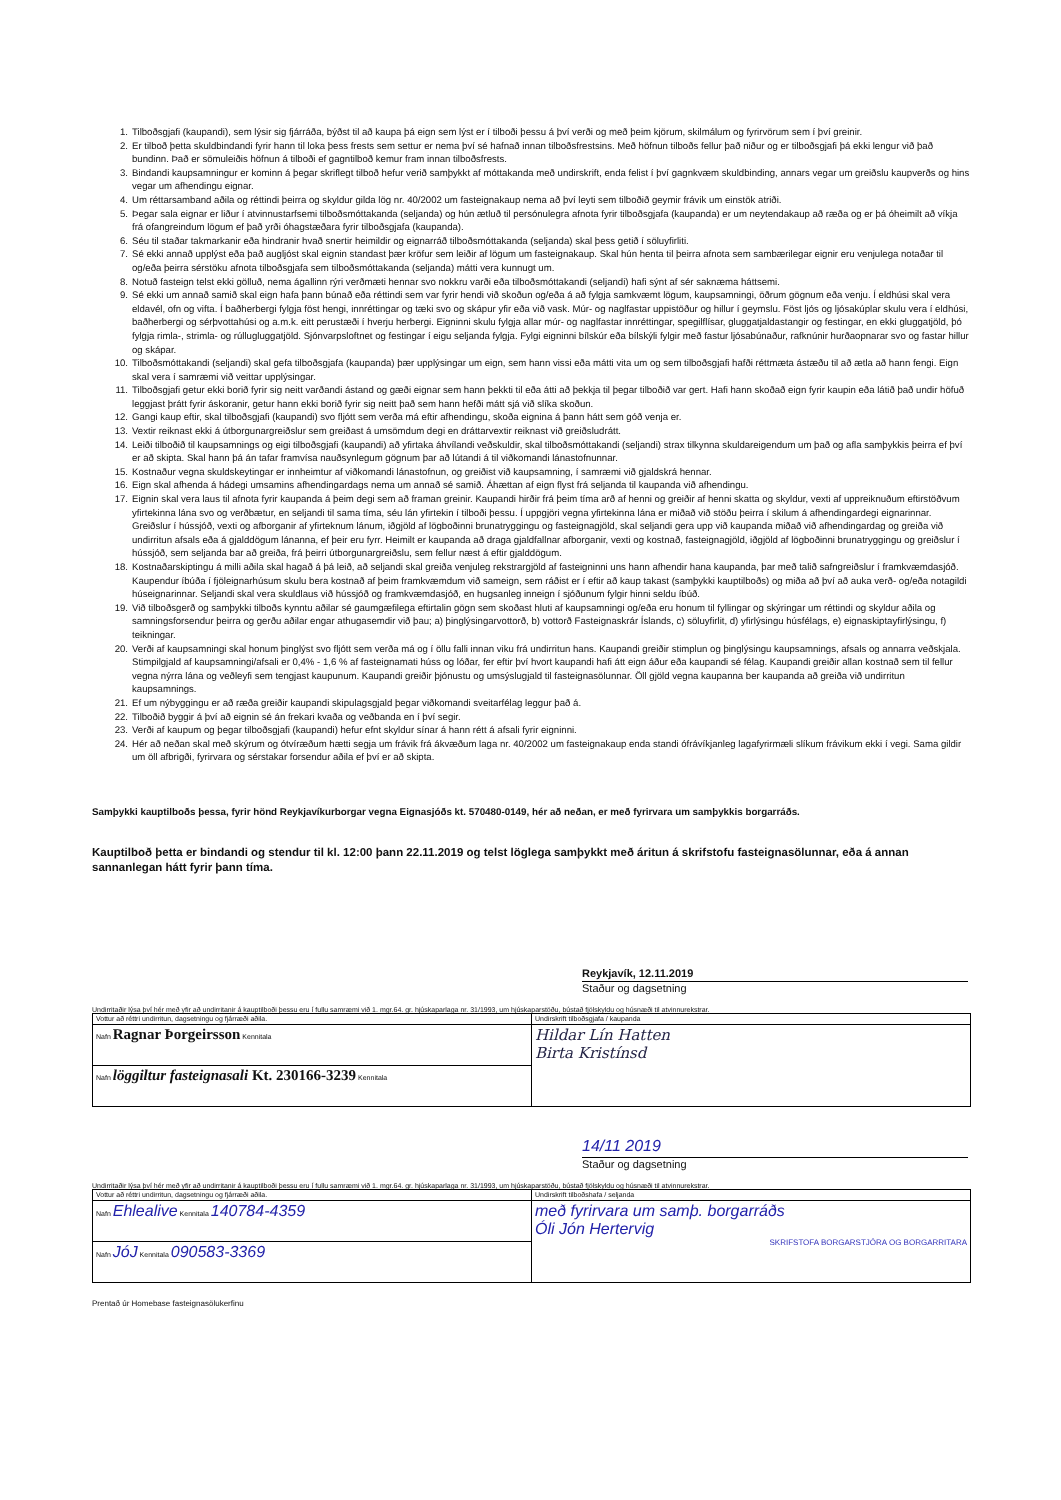1. Tilboðsgjafi (kaupandi), sem lýsir sig fjárráða, býðst til að kaupa þá eign sem lýst er í tilboði þessu á því verði og með þeim kjörum, skilmálum og fyrirvörum sem í því greinir.
2. Er tilboð þetta skuldbindandi fyrir hann til loka þess frests sem settur er nema því sé hafnað innan tilboðsfrestsins. Með höfnun tilboðs fellur það niður og er tilboðsgjafi þá ekki lengur við það bundinn. Það er sömuleiðis höfnun á tilboði ef gagntilboð kemur fram innan tilboðsfrests.
3. Bindandi kaupsamningur er kominn á þegar skriflegt tilboð hefur verið samþykkt af móttakanda með undirskrift, enda felist í því gagnkvæm skuldbinding, annars vegar um greiðslu kaupverðs og hins vegar um afhendingu eignar.
4. Um réttarsamband aðila og réttindi þeirra og skyldur gilda lög nr. 40/2002 um fasteignakaup nema að því leyti sem tilboðið geymir frávik um einstök atriði.
5. Þegar sala eignar er liður í atvinnustarfsemi tilboðsmóttakanda (seljanda) og hún ætluð til persónulegra afnota fyrir tilboðsgjafa (kaupanda) er um neytendakaup að ræða og er þá óheimilt að víkja frá ofangreindum lögum ef það yrði óhagstæðara fyrir tilboðsgjafa (kaupanda).
6. Séu til staðar takmarkanir eða hindranir hvað snertir heimildir og eignarráð tilboðsmóttakanda (seljanda) skal þess getið í söluyfirliti.
7. Sé ekki annað upplýst eða það augljóst skal eignin standast þær kröfur sem leiðir af lögum um fasteignakaup. Skal hún henta til þeirra afnota sem sambærilegar eignir eru venjulega notaðar til og/eða þeirra sérstöku afnota tilboðsgjafa sem tilboðsmóttakanda (seljanda) mátti vera kunnugt um.
8. Notuð fasteign telst ekki gölluð, nema ágallinn rýri verðmæti hennar svo nokkru varði eða tilboðsmóttakandi (seljandi) hafi sýnt af sér saknæma háttsemi.
9. Sé ekki um annað samið skal eign hafa þann búnað eða réttindi sem var fyrir hendi við skoðun og/eða á að fylgja samkvæmt lögum, kaupsamningi, öðrum gögnum eða venju. Í eldhúsi skal vera eldavél, ofn og vifta. Í baðherbergi fylgja föst hengi, innréttingar og tæki svo og skápur yfir eða við vask. Múr- og naglfastar uppistöður og hillur í geymslu. Föst ljós og ljósakúplar skulu vera í eldhúsi, baðherbergi og sérþvottahúsi og a.m.k. eitt perustæði í hverju herbergi. Eigninni skulu fylgja allar múr- og naglfastar innréttingar, spegilflísar, gluggatjaldastangir og festingar, en ekki gluggatjöld, þó fylgja rimla-, strimla- og rúllugluggatjöld. Sjónvarpsloftnet og festingar í eigu seljanda fylgja. Fylgi eigninni bílskúr eða bílskýli fylgir með fastur ljósabúnaður, rafknúnir hurðaopnarar svo og fastar hillur og skápar.
10. Tilboðsmóttakandi (seljandi) skal gefa tilboðsgjafa (kaupanda) þær upplýsingar um eign, sem hann vissi eða mátti vita um og sem tilboðsgjafi hafði réttmæta ástæðu til að ætla að hann fengi. Eign skal vera í samræmi við veittar upplýsingar.
11. Tilboðsgjafi getur ekki borið fyrir sig neitt varðandi ástand og gæði eignar sem hann þekkti til eða átti að þekkja til þegar tilboðið var gert. Hafi hann skoðað eign fyrir kaupin eða látið það undir höfuð leggjast þrátt fyrir áskoranir, getur hann ekki borið fyrir sig neitt það sem hann hefði mátt sjá við slíka skoðun.
12. Gangi kaup eftir, skal tilboðsgjafi (kaupandi) svo fljótt sem verða má eftir afhendingu, skoða eignina á þann hátt sem góð venja er.
13. Vextir reiknast ekki á útborgunargreiðslur sem greiðast á umsömdum degi en dráttarvextir reiknast við greiðsludrátt.
14. Leiði tilboðið til kaupsamnings og eigi tilboðsgjafi (kaupandi) að yfirtaka áhvílandi veðskuldir, skal tilboðsmóttakandi (seljandi) strax tilkynna skuldareigendum um það og afla samþykkis þeirra ef því er að skipta. Skal hann þá án tafar framvísa nauðsynlegum gögnum þar að lútandi á til viðkomandi lánastofnunnar.
15. Kostnaður vegna skuldskeytingar er innheimtur af viðkomandi lánastofnun, og greiðist við kaupsamning, í samræmi við gjaldskrá hennar.
16. Eign skal afhenda á hádegi umsamins afhendingardags nema um annað sé samið. Áhættan af eign flyst frá seljanda til kaupanda við afhendingu.
17. Eignin skal vera laus til afnota fyrir kaupanda á þeim degi sem að framan greinir. Kaupandi hirðir frá þeim tíma arð af henni og greiðir af henni skatta og skyldur, vexti af uppreiknuðum eftirstöðvum yfirtekinna lána svo og verðbætur, en seljandi til sama tíma, séu lán yfirtekin í tilboði þessu. Í uppgjöri vegna yfirtekinna lána er miðað við stöðu þeirra í skilum á afhendingardegi eignarinnar. Greiðslur í hússjóð, vexti og afborganir af yfirteknum lánum, iðgjöld af lögboðinni brunatryggingu og fasteignagjöld, skal seljandi gera upp við kaupanda miðað við afhendingardag og greiða við undirritun afsals eða á gjalddögum lánanna, ef þeir eru fyrr. Heimilt er kaupanda að draga gjaldfallnar afborganir, vexti og kostnað, fasteignagjöld, iðgjöld af lögboðinni brunatryggingu og greiðslur í hússjóð, sem seljanda bar að greiða, frá þeirri útborgunargreiðslu, sem fellur næst á eftir gjalddögum.
18. Kostnaðarskiptingu á milli aðila skal hagað á þá leið, að seljandi skal greiða venjuleg rekstrargjöld af fasteigninni uns hann afhendir hana kaupanda, þar með talið safngreiðslur í framkvæmdasjóð. Kaupendur íbúða í fjöleignarhúsum skulu bera kostnað af þeim framkvæmdum við sameign, sem ráðist er í eftir að kaup takast (samþykki kauptilboðs) og miða að því að auka verð- og/eða notagildi húseignarinnar. Seljandi skal vera skuldlaus við hússjóð og framkvæmdasjóð, en hugsanleg inneign í sjóðunum fylgir hinni seldu íbúð.
19. Við tilboðsgerð og samþykki tilboðs kynntu aðilar sé gaumgæfilega eftirtalin gögn sem skoðast hluti af kaupsamningi og/eða eru honum til fyllingar og skýringar um réttindi og skyldur aðila og samningsforsendur þeirra og gerðu aðilar engar athugasemdir við þau; a) þinglýsingarvottorð, b) vottorð Fasteignaskrár Íslands, c) söluyfirlit, d) yfirlýsingu húsfélags, e) eignaskiptayfirlýsingu, f) teikningar.
20. Verði af kaupsamningi skal honum þinglýst svo fljótt sem verða má og í öllu falli innan viku frá undirritun hans. Kaupandi greiðir stimplun og þinglýsingu kaupsamnings, afsals og annarra veðskjala. Stimpilgjald af kaupsamningi/afsali er 0,4% - 1,6 % af fasteignamati húss og lóðar, fer eftir því hvort kaupandi hafi átt eign áður eða kaupandi sé félag. Kaupandi greiðir allan kostnað sem til fellur vegna nýrra lána og veðleyfi sem tengjast kaupunum. Kaupandi greiðir þjónustu og umsýslugjald til fasteignasölunnar. Öll gjöld vegna kaupanna ber kaupanda að greiða við undirritun kaupsamnings.
21. Ef um nýbyggingu er að ræða greiðir kaupandi skipulagsgjald þegar viðkomandi sveitarfélag leggur það á.
22. Tilboðið byggir á því að eignin sé án frekari kvaða og veðbanda en í því segir.
23. Verði af kaupum og þegar tilboðsgjafi (kaupandi) hefur efnt skyldur sínar á hann rétt á afsali fyrir eigninni.
24. Hér að neðan skal með skýrum og ótvíræðum hætti segja um frávik frá ákvæðum laga nr. 40/2002 um fasteignakaup enda standi ófrávíkjanleg lagafyrirmæli slíkum frávikum ekki í vegi. Sama gildir um öll afbrigði, fyrirvara og sérstakar forsendur aðila ef því er að skipta.
Samþykki kauptilboðs þessa, fyrir hönd Reykjavíkurborgar vegna Eignasjóðs kt. 570480-0149, hér að neðan, er með fyrirvara um samþykkis borgarráðs.
Kauptilboð þetta er bindandi og stendur til kl. 12:00 þann 22.11.2019 og telst löglega samþykkt með áritun á skrifstofu fasteignasölunnar, eða á annan sannanlegan hátt fyrir þann tíma.
Reykjavík, 12.11.2019
Staður og dagsetning
Undirritaðir lýsa því hér með yfir að undirritanir á kauptilboði þessu eru í fullu samræmi við 1. mgr.64. gr. hjúskaparlaga nr. 31/1993, um hjúskaparstöðu, bústað fjölskyldu og húsnæði til atvinnurekstrar.
| Vottur að réttri undirritun, dagsetningu og fjárræði aðila. | Undirskrift tilboðsgjafa / kaupanda |
| Nafn Ragnar Þorgeirsson Kennitala | Hildar Lín Hatten Birta Kristínsd |
| Nafn löggiltur fasteignasali Kt. 230166-3239 Kennitala | |
14/11 2019
Staður og dagsetning
Undirritaðir lýsa því hér með yfir að undirritanir á kauptilboði þessu eru í fullu samræmi við 1. mgr.64. gr. hjúskaparlaga nr. 31/1993, um hjúskaparstöðu, bústað fjölskyldu og húsnæði til atvinnurekstrar.
| Vottur að réttri undirritun, dagsetningu og fjárræði aðila. | Undirskrift tilboðshafa / seljanda |
| Nafn Ehlealive Kennitala 140784-4359 | með fyrirvara um samþ. borgarráðs Óli Jón Hertervig SKRIFSTOFA BORGARSTJÓRA OG BORGARRITARA |
| Nafn JóJ Kennitala 090583-3369 | |
Prentað úr Homebase fasteignasölukerfinu